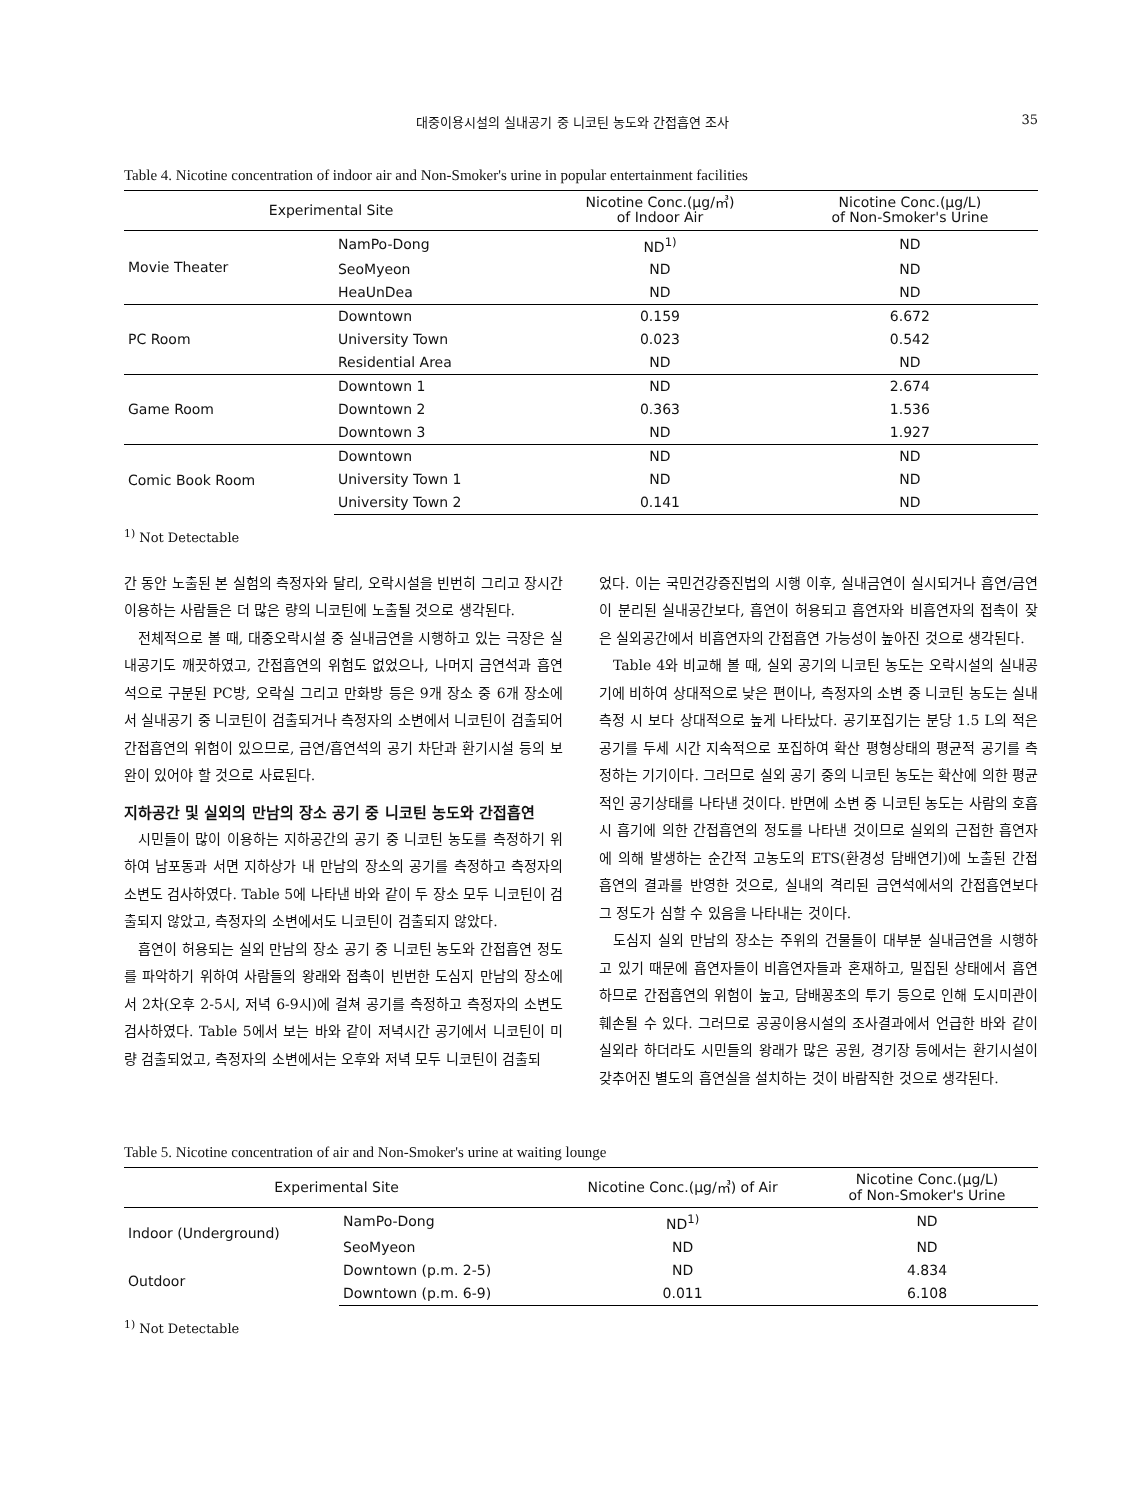대중이용시설의 실내공기 중 니코틴 농도와 간접흡연 조사 35
Table 4. Nicotine concentration of indoor air and Non-Smoker's urine in popular entertainment facilities
| Experimental Site | | Nicotine Conc.(μg/㎥) of Indoor Air | Nicotine Conc.(μg/L) of Non-Smoker's Urine |
| --- | --- | --- | --- |
| Movie Theater | NamPo-Dong | ND<sup>1)</sup> | ND |
| | SeoMyeon | ND | ND |
| | HeaUnDea | ND | ND |
| PC Room | Downtown | 0.159 | 6.672 |
| | University Town | 0.023 | 0.542 |
| | Residential Area | ND | ND |
| Game Room | Downtown 1 | ND | 2.674 |
| | Downtown 2 | 0.363 | 1.536 |
| | Downtown 3 | ND | 1.927 |
| Comic Book Room | Downtown | ND | ND |
| | University Town 1 | ND | ND |
| | University Town 2 | 0.141 | ND |
<sup>1)</sup> Not Detectable
간 동안 노출된 본 실험의 측정자와 달리, 오락시설을 빈번히 그리고 장시간 이용하는 사람들은 더 많은 량의 니코틴에 노출될 것으로 생각된다.
전체적으로 볼 때, 대중오락시설 중 실내금연을 시행하고 있는 극장은 실내공기도 깨끗하였고, 간접흡연의 위험도 없었으나, 나머지 금연석과 흡연석으로 구분된 PC방, 오락실 그리고 만화방 등은 9개 장소 중 6개 장소에서 실내공기 중 니코틴이 검출되거나 측정자의 소변에서 니코틴이 검출되어 간접흡연의 위험이 있으므로, 금연/흡연석의 공기 차단과 환기시설 등의 보완이 있어야 할 것으로 사료된다.
지하공간 및 실외의 만남의 장소 공기 중 니코틴 농도와 간접흡연
시민들이 많이 이용하는 지하공간의 공기 중 니코틴 농도를 측정하기 위하여 남포동과 서면 지하상가 내 만남의 장소의 공기를 측정하고 측정자의 소변도 검사하였다. Table 5에 나타낸 바와 같이 두 장소 모두 니코틴이 검출되지 않았고, 측정자의 소변에서도 니코틴이 검출되지 않았다.
흡연이 허용되는 실외 만남의 장소 공기 중 니코틴 농도와 간접흡연 정도를 파악하기 위하여 사람들의 왕래와 접촉이 빈번한 도심지 만남의 장소에서 2차(오후 2-5시, 저녁 6-9시)에 걸쳐 공기를 측정하고 측정자의 소변도 검사하였다. Table 5에서 보는 바와 같이 저녁시간 공기에서 니코틴이 미량 검출되었고, 측정자의 소변에서는 오후와 저녁 모두 니코틴이 검출되
었다. 이는 국민건강증진법의 시행 이후, 실내금연이 실시되거나 흡연/금연이 분리된 실내공간보다, 흡연이 허용되고 흡연자와 비흡연자의 접촉이 잦은 실외공간에서 비흡연자의 간접흡연 가능성이 높아진 것으로 생각된다.
Table 4와 비교해 볼 때, 실외 공기의 니코틴 농도는 오락시설의 실내공기에 비하여 상대적으로 낮은 편이나, 측정자의 소변 중 니코틴 농도는 실내 측정 시 보다 상대적으로 높게 나타났다. 공기포집기는 분당 1.5 L의 적은 공기를 두세 시간 지속적으로 포집하여 확산 평형상태의 평균적 공기를 측정하는 기기이다. 그러므로 실외 공기 중의 니코틴 농도는 확산에 의한 평균적인 공기상태를 나타낸 것이다. 반면에 소변 중 니코틴 농도는 사람의 호흡 시 흡기에 의한 간접흡연의 정도를 나타낸 것이므로 실외의 근접한 흡연자에 의해 발생하는 순간적 고농도의 ETS(환경성 담배연기)에 노출된 간접흡연의 결과를 반영한 것으로, 실내의 격리된 금연석에서의 간접흡연보다 그 정도가 심할 수 있음을 나타내는 것이다.
도심지 실외 만남의 장소는 주위의 건물들이 대부분 실내금연을 시행하고 있기 때문에 흡연자들이 비흡연자들과 혼재하고, 밀집된 상태에서 흡연하므로 간접흡연의 위험이 높고, 담배꽁초의 투기 등으로 인해 도시미관이 훼손될 수 있다. 그러므로 공공이용시설의 조사결과에서 언급한 바와 같이 실외라 하더라도 시민들의 왕래가 많은 공원, 경기장 등에서는 환기시설이 갖추어진 별도의 흡연실을 설치하는 것이 바람직한 것으로 생각된다.
Table 5. Nicotine concentration of air and Non-Smoker's urine at waiting lounge
| Experimental Site | | Nicotine Conc.(μg/㎥) of Air | Nicotine Conc.(μg/L) of Non-Smoker's Urine |
| --- | --- | --- | --- |
| Indoor (Underground) | NamPo-Dong | ND<sup>1)</sup> | ND |
| | SeoMyeon | ND | ND |
| Outdoor | Downtown (p.m. 2-5) | ND | 4.834 |
| | Downtown (p.m. 6-9) | 0.011 | 6.108 |
<sup>1)</sup> Not Detectable